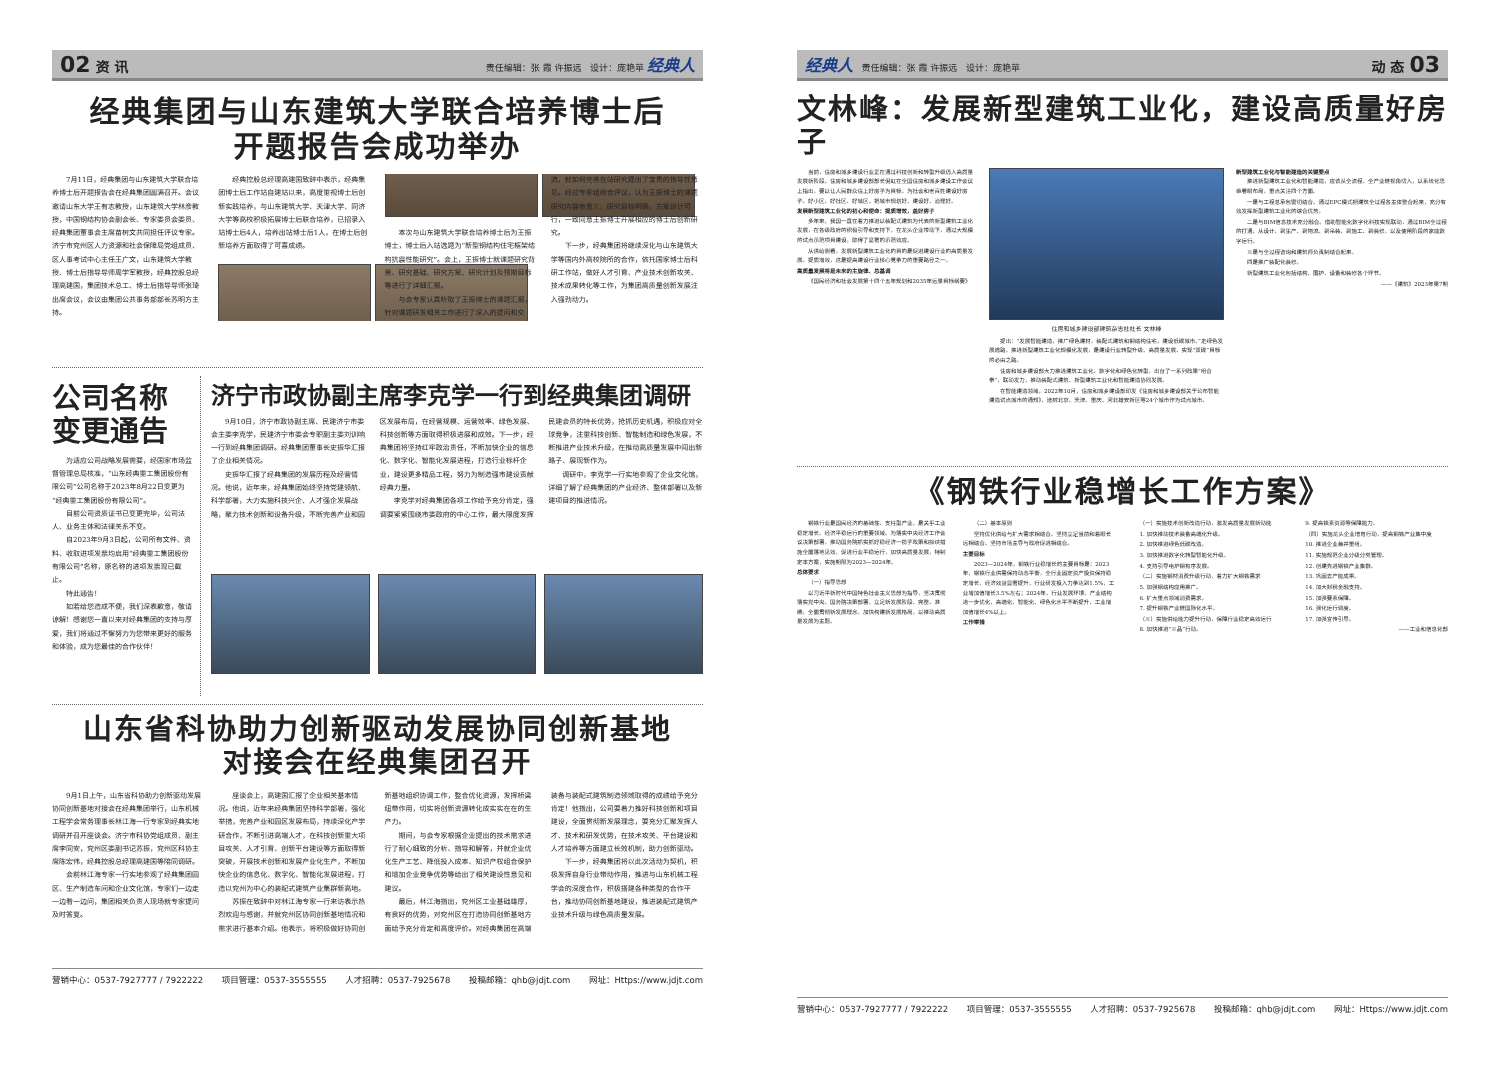02 资 讯 责任编辑：张 霞 许振远 设计：庞艳苹 经典人
经典集团与山东建筑大学联合培养博士后
开题报告会成功举办
7月11日，经典集团与山东建筑大学联合培养博士后开题报告会在经典集团圆满召开。会议邀请山东大学王有志教授，山东建筑大学林彦教授，中国钢结构协会副会长、专家委员会委员、经典集团董事会主席苗树文共同担任评议专家。济宁市兖州区人力资源和社会保障局党组成员、区人事考试中心主任王广文，山东建筑大学教授、博士后指导导师周学军教授，经典控股总经理高建国，集团技术总工、博士后指导导师张琦出席会议，会议由集团公共事务部部长苏明方主持。
经典控股总经理高建国致辞中表示，经典集团博士后工作站自建站以来，高度重视博士后创新实践培养，与山东建筑大学、天津大学、同济大学等高校积极拓展博士后联合培养，已招录入站博士后4人，培养出站博士后1人，在博士后创新培养方面取得了可喜成绩。
本次与山东建筑大学联合培养博士后为王振博士，博士后入站选题为“新型钢结构住宅框架结构抗震性能研究”。会上，王振博士就课题研究背景、研究基础、研究方案、研究计划及预期目标等进行了详细汇报。
与会专家认真听取了王振博士的课题汇报，针对课题研发相关工作进行了深入的提问和交流，就如何完善在站研究提出了宝贵的指导性意见。经过专家组综合评议，认为王振博士的课题研究内容有意义，研究目标明确，方案设计可行，一致同意王振博士开展相应的博士后创新研究。
下一步，经典集团将继续深化与山东建筑大学等国内外高校院所的合作，依托国家博士后科研工作站，做好人才引育、产业技术创新攻关、技术成果转化等工作，为集团高质量创新发展注入强劲动力。
公司名称
变更通告
为适应公司战略发展需要，经国家市场监督管理总局核准，“山东经典重工集团股份有限公司”公司名称于2023年8月22日变更为“经典重工集团股份有限公司”。
目前公司资质证书已变更完毕，公司法人、业务主体和法律关系不变。
自2023年9月3日起，公司所有文件、资料、收取进项发票均启用“经典重工集团股份有限公司”名称，原名称的进项发票现已截止。
特此通告！
如若给您造成不便，我们深表歉意，敬请谅解！感谢您一直以来对经典集团的支持与厚爱，我们将通过不懈努力为您带来更好的服务和体验，成为您最佳的合作伙伴！
济宁市政协副主席李克学一行到经典集团调研
9月10日，济宁市政协副主席、民建济宁市委会主委李克学，民建济宁市委会专职副主委刘训响一行到经典集团调研。经典集团董事长史振华汇报了企业相关情况。
史振华汇报了经典集团的发展历程及经营情况。他说，近年来，经典集团始终坚持党建领航、科学部署，大力实施科技兴企、人才强企发展战略，聚力技术创新和设备升级，不断完善产业和园区发展布局，在经营规模、运营效率、绿色发展、科技创新等方面取得积极进展和成效。下一步，经典集团将坚持红牢政治责任，不断加快企业的信息化、数字化、智能化发展进程，打造行业标杆企业，建设更多精品工程，努力为制造强市建设贡献经典力量。
李克学对经典集团各项工作给予充分肯定，强调要紧紧围绕市委政府的中心工作，最大限度发挥民建会员的特长优势，抢抓历史机遇，积极应对全球竞争，注重科技创新、智能制造和绿色发展，不断推进产业技术升级，在推动高质量发展中闯出新路子、展现新作为。
调研中，李克学一行实地参观了企业文化馆，详细了解了经典集团的产业经济、整体部署以及新建项目的推进情况。
山东省科协助力创新驱动发展协同创新基地
对接会在经典集团召开
9月1日上午，山东省科协助力创新驱动发展协同创新基地对接会在经典集团举行，山东机械工程学会常务理事长林江海一行专家到经典实地调研并召开座谈会。济宁市科协党组成员、副主席李同安，兖州区委副书记苏振，兖州区科协主席陈宏伟，经典控股总经理高建国等陪同调研。
会前林江海专家一行实地参观了经典集团园区、生产制造车间和企业文化馆，专家们一边走一边看一边问，集团相关负责人现场就专家提问及时答复。
座谈会上，高建国汇报了企业相关基本情况。他说，近年来经典集团坚持科学部署，强化举措，完善产业和园区发展布局，持续深化产学研合作，不断引进高端人才，在科技创新重大项目攻关、人才引育、创新平台建设等方面取得新突破，开展技术创新和发展产业化生产，不断加快企业的信息化、数字化、智能化发展进程，打造以兖州为中心的装配式建筑产业集群新高地。
苏振在致辞中对林江海专家一行来访表示热烈欢迎与感谢，并就兖州区协同创新基地情况和需求进行基本介绍。他表示，将积极做好协同创新基地组织协调工作，整合优化资源，发挥桥梁纽带作用，切实将创新资源转化成实实在在的生产力。
期间，与会专家根据企业提出的技术需求进行了耐心细致的分析、指导和解答，并就企业优化生产工艺、降低投入成本、知识产权组合保护和增加企业竞争优势等给出了相关建设性意见和建议。
最后，林江海指出，兖州区工业基础雄厚，有良好的优势，对兖州区在打造协同创新基地方面给予充分肯定和高度评价。对经典集团在高端装备与装配式建筑制造领域取得的成绩给予充分肯定！他指出，公司要着力推好科技创新和项目建设，全面贯彻新发展理念，要充分汇聚发挥人才、技术和研发优势，在技术攻关、平台建设和人才培养等方面建立长效机制，助力创新驱动。
下一步，经典集团将以此次活动为契机，积极发挥自身行业带动作用，推进与山东机械工程学会的深度合作，积极搭建各种类型的合作平台，推动协同创新基地建设，推进装配式建筑产业技术升级与绿色高质量发展。
营销中心：0537-7927777 / 7922222 项目管理：0537-3555555 人才招聘：0537-7925678 投稿邮箱：qhb@jdjt.com 网址：Https://www.jdjt.com
经典人 责任编辑：张 霞 许振远 设计：庞艳苹 动 态 03
文林峰：发展新型建筑工业化，建设高质量好房子
当前，住房和城乡建设行业正在通过科技创新和转型升级迈入高质量发展新阶段。住房和城乡建设部部长倪虹在全国住房和城乡建设工作会议上指出，要以让人民群众住上好房子为目标，为社会和老百姓建设好房子、好小区、好社区、好城区，把城市规划好、建设好、治理好。
发展新型建筑工业化的初心和使命：提质增效，盖好房子
多年来，我国一直在着力推进以装配式建筑为代表的新型建筑工业化发展，在各级政府的积极引导和支持下，在龙头企业带动下，通过大规模的试点示范项目建设，取得了显著的示范效应。
从供给侧看，发展新型建筑工业化的目的是促进建设行业的高质量发展，提质增效，这是提高建设行业核心竞争力的重要路径之一。
高质量发展将是未来的主旋律、总基调
《国民经济和社会发展第十四个五年规划和2035年远景目标纲要》
住房和城乡建设部建筑杂志社社长 文林峰
提出：“发展智能建造，推广绿色建材，装配式建筑和钢结构住宅，建设低碳城市。”走绿色发展道路，推进新型建筑工业化规模化发展，是建设行业转型升级、高质量发展、实现“双碳”目标的必由之路。
住房和城乡建设部大力推进建筑工业化、数字化和绿色化转型，出台了一系列政策“组合拳”，联动发力，推动装配式建筑、新型建筑工业化和智能建造协同发展。
在智能建造领域，2022年10月，住房和城乡建设部印发《住房和城乡建设部关于公布智能建造试点城市的通知》，选树北京、天津、重庆、河北雄安新区等24个城市作为试点城市。
新型建筑工业化与智能建造的关键要点
推进新型建筑工业化和智能建造，应该从全流程、全产业链视角切入，以系统化思维看眼布局，重点关注四个方面。
一是与工程总承包密切结合。通过EPC模式把建筑全过程各主体整合起来，充分有效发挥新型建筑工业化的综合优势。
二是与BIM信息技术充分融合。借助智能化数字化科技实现联动，通过BIM全过程的打通，从设计、到生产、到物流、到吊装、到施工、到装修，以及使用阶段的家庭数字运行。
三是与全过程咨询和建筑师负责制结合起来。
四是推广装配化装修。
新型建筑工业化包括结构、围护、设备和装修各个环节。
——《建筑》2023年第7期
《钢铁行业稳增长工作方案》
钢铁行业是国民经济的基础性、支柱型产业，是关乎工业稳定增长、经济平稳运行的重要领域。为落实中央经济工作会议决策部署，推动国务院抓实抓好稳经济一揽子政策和接续措施全面落地见效，促进行业平稳运行，加快高质量发展，特制定本方案，实施期限为2023—2024年。
总体要求
（一）指导思想
以习近平新时代中国特色社会主义思想为指导，坚决贯彻落实党中央、国务院决策部署，立足新发展阶段，完整、准确、全面贯彻新发展理念，加快构建新发展格局，以推动高质量发展为主题。
（二）基本原则
坚持优化供给与扩大需求相结合。坚持立足当前和着眼长远相结合。坚持市场主导与政府促进相结合。
主要目标
2023—2024年，钢铁行业稳增长的主要目标是：2023年，钢铁行业供需保持动态平衡，全行业固定资产投资保持稳定增长，经济效益显著提升，行业研发投入力争达到1.5%，工业增加值增长3.5%左右；2024年，行业发展环境、产业结构进一步优化，高端化、智能化、绿色化水平不断提升，工业增加值增长4%以上。
工作举措
（一）实施技术创新改造行动，激发高质量发展新动能
1. 加快推动技术装备高端化升级。
2. 加快推进绿色低碳改造。
3. 加快推进数字化转型智能化升级。
4. 支持引导电炉钢有序发展。
（二）实施钢材消费升级行动，着力扩大钢铁需求
5. 加强钢结构应用推广。
6. 扩大重点领域消费需求。
7. 提升钢铁产业链国际化水平。
（三）实施供给能力提升行动，保障行业稳定高效运行
8. 加快推进“三品”行动。
9. 提高铁素资源等保障能力。
（四）实施龙头企业培育行动，提高钢铁产业集中度
10. 推进企业兼并重组。
11. 实施规范企业分级分类管理。
12. 创建先进钢铁产业集群。
13. 巩固去产能成果。
14. 加大财税金融支持。
15. 加强要素保障。
16. 强化运行调度。
17. 加强宣传引导。
——工业和信息化部
营销中心：0537-7927777 / 7922222 项目管理：0537-3555555 人才招聘：0537-7925678 投稿邮箱：qhb@jdjt.com 网址：Https://www.jdjt.com